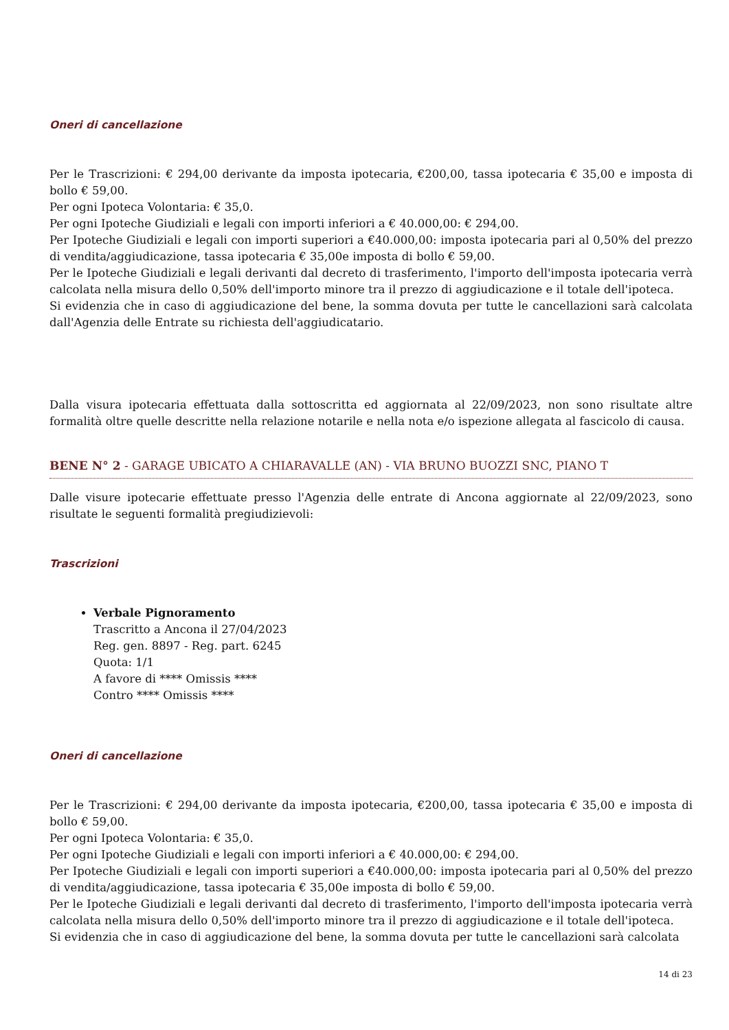Oneri di cancellazione
Per le Trascrizioni: € 294,00 derivante da imposta ipotecaria, €200,00, tassa ipotecaria € 35,00 e imposta di bollo € 59,00.
Per ogni Ipoteca Volontaria: € 35,0.
Per ogni Ipoteche Giudiziali e legali con importi inferiori a € 40.000,00: € 294,00.
Per Ipoteche Giudiziali e legali con importi superiori a €40.000,00: imposta ipotecaria pari al 0,50% del prezzo di vendita/aggiudicazione, tassa ipotecaria € 35,00e imposta di bollo € 59,00.
Per le Ipoteche Giudiziali e legali derivanti dal decreto di trasferimento, l'importo dell'imposta ipotecaria verrà calcolata nella misura dello 0,50% dell'importo minore tra il prezzo di aggiudicazione e il totale dell'ipoteca.
Si evidenzia che in caso di aggiudicazione del bene, la somma dovuta per tutte le cancellazioni sarà calcolata dall'Agenzia delle Entrate su richiesta dell'aggiudicatario.
Dalla visura ipotecaria effettuata dalla sottoscritta ed aggiornata al 22/09/2023, non sono risultate altre formalità oltre quelle descritte nella relazione notarile e nella nota e/o ispezione allegata al fascicolo di causa.
BENE N° 2 - GARAGE UBICATO A CHIARAVALLE (AN) - VIA BRUNO BUOZZI SNC, PIANO T
Dalle visure ipotecarie effettuate presso l'Agenzia delle entrate di Ancona aggiornate al 22/09/2023, sono risultate le seguenti formalità pregiudizievoli:
Trascrizioni
Verbale Pignoramento
Trascritto a Ancona il 27/04/2023
Reg. gen. 8897 - Reg. part. 6245
Quota: 1/1
A favore di **** Omissis ****
Contro **** Omissis ****
Oneri di cancellazione
Per le Trascrizioni: € 294,00 derivante da imposta ipotecaria, €200,00, tassa ipotecaria € 35,00 e imposta di bollo € 59,00.
Per ogni Ipoteca Volontaria: € 35,0.
Per ogni Ipoteche Giudiziali e legali con importi inferiori a € 40.000,00: € 294,00.
Per Ipoteche Giudiziali e legali con importi superiori a €40.000,00: imposta ipotecaria pari al 0,50% del prezzo di vendita/aggiudicazione, tassa ipotecaria € 35,00e imposta di bollo € 59,00.
Per le Ipoteche Giudiziali e legali derivanti dal decreto di trasferimento, l'importo dell'imposta ipotecaria verrà calcolata nella misura dello 0,50% dell'importo minore tra il prezzo di aggiudicazione e il totale dell'ipoteca.
Si evidenzia che in caso di aggiudicazione del bene, la somma dovuta per tutte le cancellazioni sarà calcolata
14 di 23